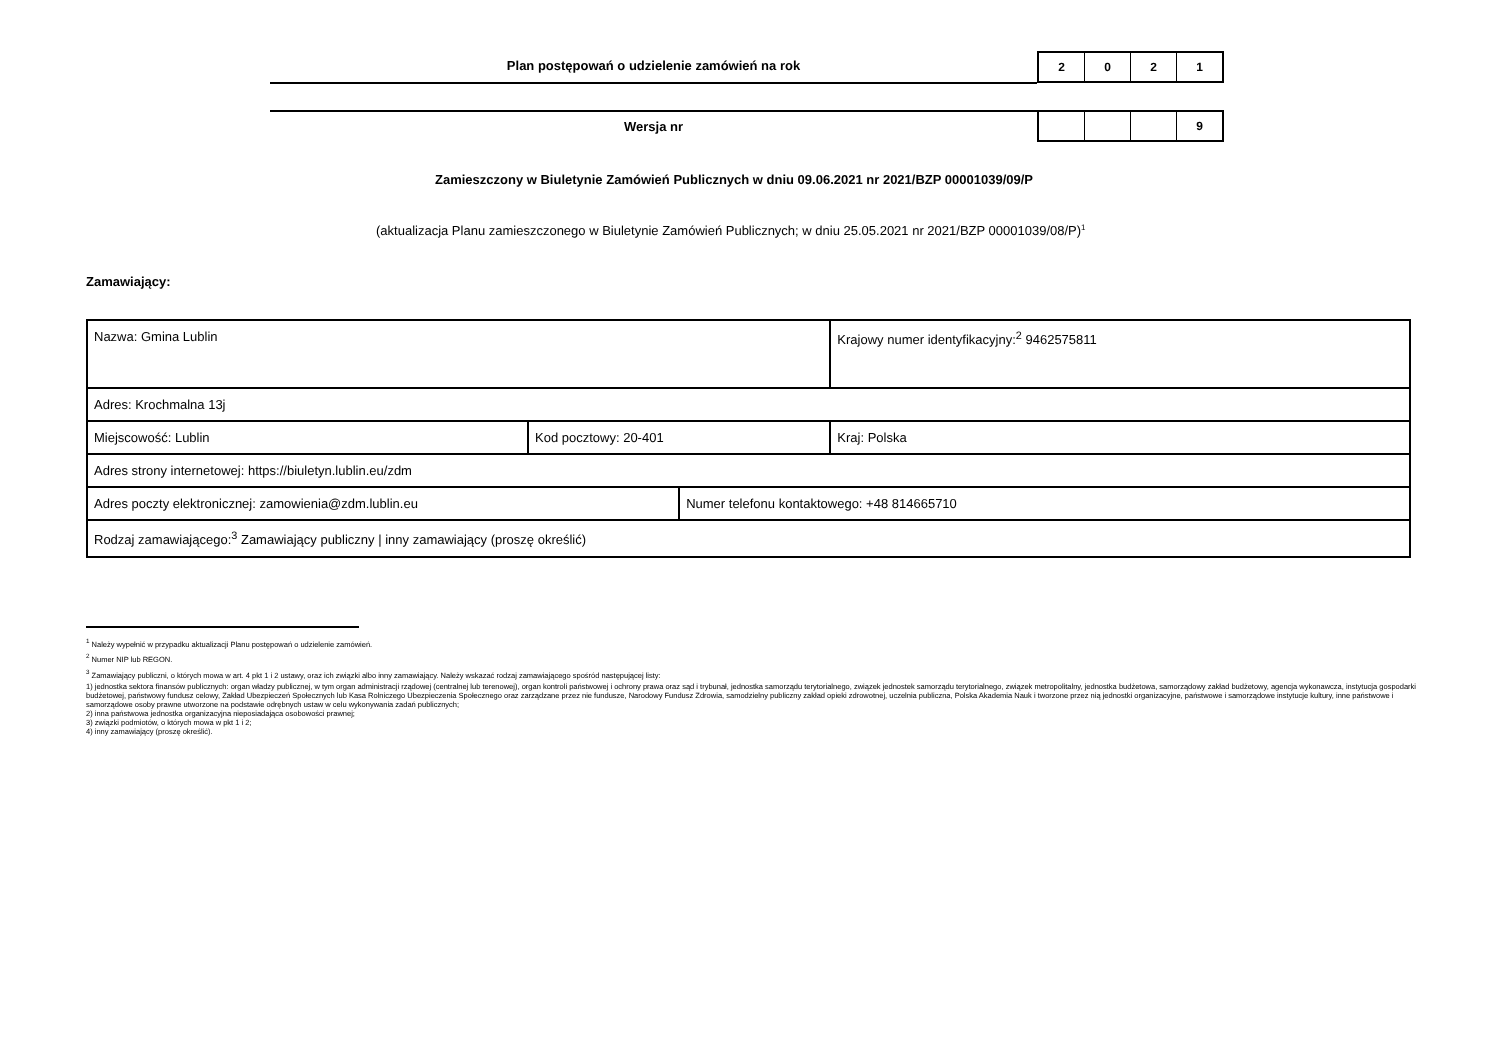Plan postępowań o udzielenie zamówień na rok
2 0 2 1
Wersja nr
9
Zamieszczony w Biuletynie Zamówień Publicznych w dniu 09.06.2021 nr 2021/BZP 00001039/09/P
(aktualizacja Planu zamieszczonego w Biuletynie Zamówień Publicznych; w dniu 25.05.2021 nr 2021/BZP 00001039/08/P)<sup>1</sup>
Zamawiający:
| Nazwa: Gmina Lublin | | | Krajowy numer identyfikacyjny:<sup>2</sup> 9462575811 |
| Adres: Krochmalna 13j | | | |
| Miejscowość: Lublin | Kod pocztowy: 20-401 | | Kraj: Polska |
| Adres strony internetowej: https://biuletyn.lublin.eu/zdm | | | |
| Adres poczty elektronicznej: zamowienia@zdm.lublin.eu | | Numer telefonu kontaktowego: +48 814665710 | |
| Rodzaj zamawiającego:<sup>3</sup> Zamawiający publiczny / inny zamawiający (proszę określić) | | | |
<sup>1</sup> Należy wypełnić w przypadku aktualizacji Planu postępowań o udzielenie zamówień.
<sup>2</sup> Numer NIP lub REGON.
<sup>3</sup> Zamawiający publiczni, o których mowa w art. 4 pkt 1 i 2 ustawy, oraz ich związki albo inny zamawiający. Należy wskazać rodzaj zamawiającego spośród następującej listy:
1) jednostka sektora finansów publicznych: organ władzy publicznej, w tym organ administracji rządowej (centralnej lub terenowej), organ kontroli państwowej i ochrony prawa oraz sąd i trybunał, jednostka samorządu terytorialnego, związek jednostek samorządu terytorialnego, związek metropolitalny, jednostka budżetowa, samorządowy zakład budżetowy, agencja wykonawcza, instytucja gospodarki budżetowej, państwowy fundusz celowy, Zakład Ubezpieczeń Społecznych lub Kasa Rolniczego Ubezpieczenia Społecznego oraz zarządzane przez nie fundusze, Narodowy Fundusz Zdrowia, samodzielny publiczny zakład opieki zdrowotnej, uczelnia publiczna, Polska Akademia Nauk i tworzone przez nią jednostki organizacyjne, państwowe i samorządowe instytucje kultury, inne państwowe i samorządowe osoby prawne utworzone na podstawie odrębnych ustaw w celu wykonywania zadań publicznych;
2) inna państwowa jednostka organizacyjna nieposiadająca osobowości prawnej;
3) związki podmiotów, o których mowa w pkt 1 i 2;
4) inny zamawiający (proszę określić).